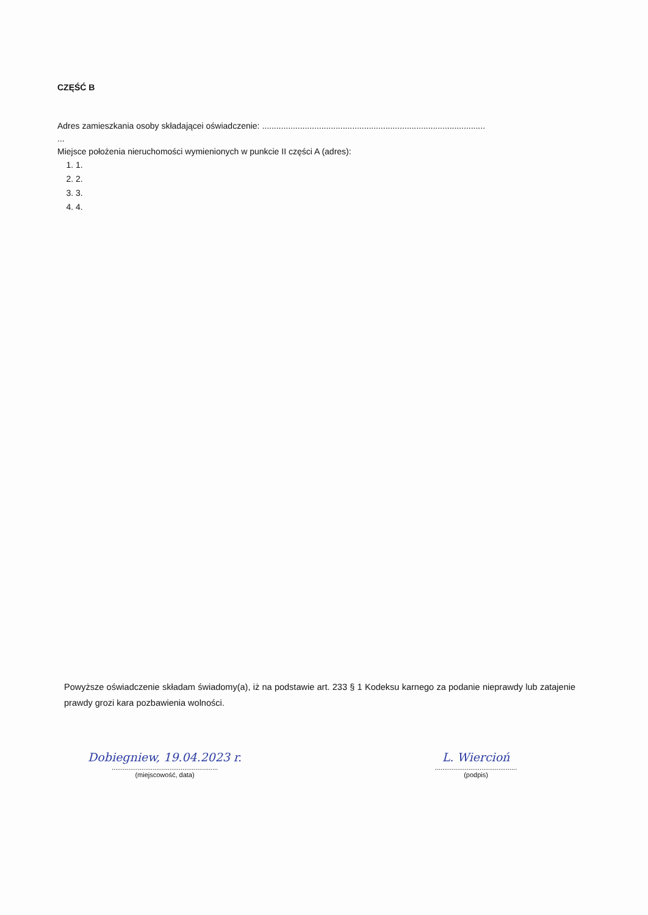CZĘŚĆ B
Adres zamieszkania osoby składającei oświadczenie: ..............................................................................................
...
Miejsce położenia nieruchomości wymienionych w punkcie II części A (adres):
1. 1.
2. 2.
3. 3.
4. 4.
Powyższe oświadczenie składam świadomy(a), iż na podstawie art. 233 § 1 Kodeksu karnego za podanie nieprawdy lub zatajenie prawdy grozi kara pozbawienia wolności.
Dobiegniew, 19.04.2023 r.
.........................................................
(miejscowość, data)
L. Wiercioń
............................................
(podpis)